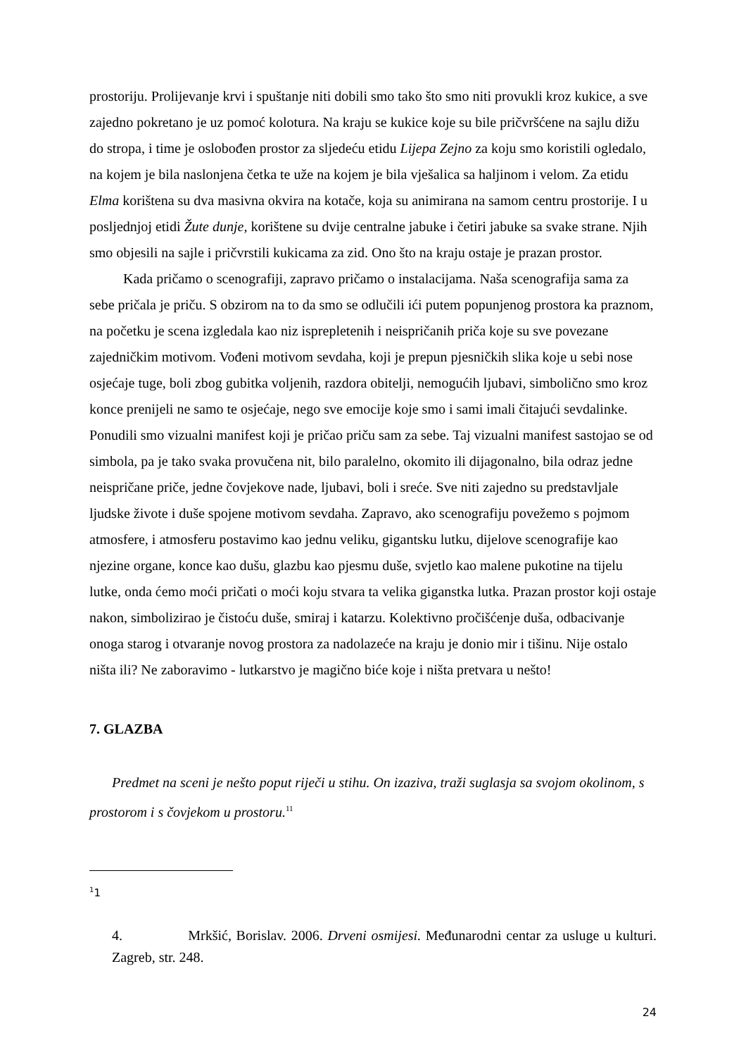prostoriju. Prolijevanje krvi i spuštanje niti dobili smo tako što smo niti provukli kroz kukice, a sve zajedno pokretano je uz pomoć kolotura. Na kraju se kukice koje su bile pričvršćene na sajlu dižu do stropa, i time je oslobođen prostor za sljedeću etidu Lijepa Zejno za koju smo koristili ogledalo, na kojem je bila naslonjena četka te uže na kojem je bila vješalica sa haljinom i velom. Za etidu Elma korištena su dva masivna okvira na kotače, koja su animirana na samom centru prostorije. I u posljednjoj etidi Žute dunje, korištene su dvije centralne jabuke i četiri jabuke sa svake strane. Njih smo objesili na sajle i pričvrstili kukicama za zid. Ono što na kraju ostaje je prazan prostor.
Kada pričamo o scenografiji, zapravo pričamo o instalacijama. Naša scenografija sama za sebe pričala je priču. S obzirom na to da smo se odlučili ići putem popunjenog prostora ka praznom, na početku je scena izgledala kao niz isprepletenih i neispričanih priča koje su sve povezane zajedničkim motivom. Vođeni motivom sevdaha, koji je prepun pjesničkih slika koje u sebi nose osjećaje tuge, boli zbog gubitka voljenih, razdora obitelji, nemogućih ljubavi, simbolično smo kroz konce prenijeli ne samo te osjećaje, nego sve emocije koje smo i sami imali čitajući sevdalinke. Ponudili smo vizualni manifest koji je pričao priču sam za sebe. Taj vizualni manifest sastojao se od simbola, pa je tako svaka provučena nit, bilo paralelno, okomito ili dijagonalno, bila odraz jedne neispričane priče, jedne čovjekove nade, ljubavi, boli i sreće. Sve niti zajedno su predstavljale ljudske živote i duše spojene motivom sevdaha. Zapravo, ako scenografiju povežemo s pojmom atmosfere, i atmosferu postavimo kao jednu veliku, gigantsku lutku, dijelove scenografije kao njezine organe, konce kao dušu, glazbu kao pjesmu duše, svjetlo kao malene pukotine na tijelu lutke, onda ćemo moći pričati o moći koju stvara ta velika giganstka lutka. Prazan prostor koji ostaje nakon, simbolizirao je čistoću duše, smiraj i katarzu. Kolektivno pročišćenje duša, odbacivanje onoga starog i otvaranje novog prostora za nadolazeće na kraju je donio mir i tišinu. Nije ostalo ništa ili? Ne zaboravimo - lutkarstvo je magično biće koje i ništa pretvara u nešto!
7. GLAZBA
Predmet na sceni je nešto poput riječi u stihu. On izaziva, traži suglasja sa svojom okolinom, s prostorom i s čovjekom u prostoru.<sup>11</sup>
<sup>1</sup> 1
4. Mrkšić, Borislav. 2006. Drveni osmijesi. Međunarodni centar za usluge u kulturi. Zagreb, str. 248.
24